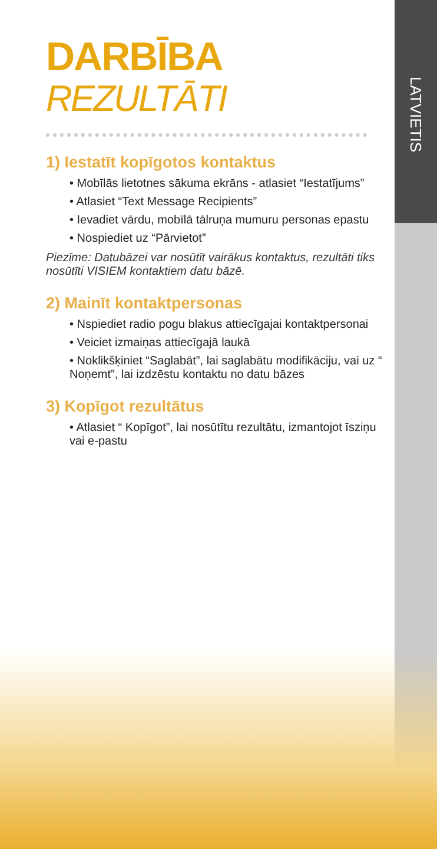LATVIETIS
DARBĪBA
REZULTĀTI
1) Iestatīt kopīgotos kontaktus
• Mobīlās lietotnes sākuma ekrāns - atlasiet “Iestatījums”
• Atlasiet “Text Message Recipients”
• Ievadiet vārdu, mobīlā tālruņa mumuru personas epastu
• Nospiediet uz “Pārvietot”
Piezīme: Datubāzei var nosūtīt vairākus kontaktus, rezultāti tiks nosūtīti VISIEM kontaktiem datu bāzē.
2) Mainīt kontaktpersonas
• Nspiediet radio pogu blakus attiecīgajai kontaktpersonai
• Veiciet izmaiņas attiecīgajā laukā
• Noklikšķiniet “Saglabāt”, lai saglabātu modifikāciju, vai uz “ Noņemt”, lai izdzēstu kontaktu no datu bāzes
3) Kopīgot rezultātus
• Atlasiet “ Kopīgot”, lai nosūtītu rezultātu, izmantojot īsziņu vai e-pastu